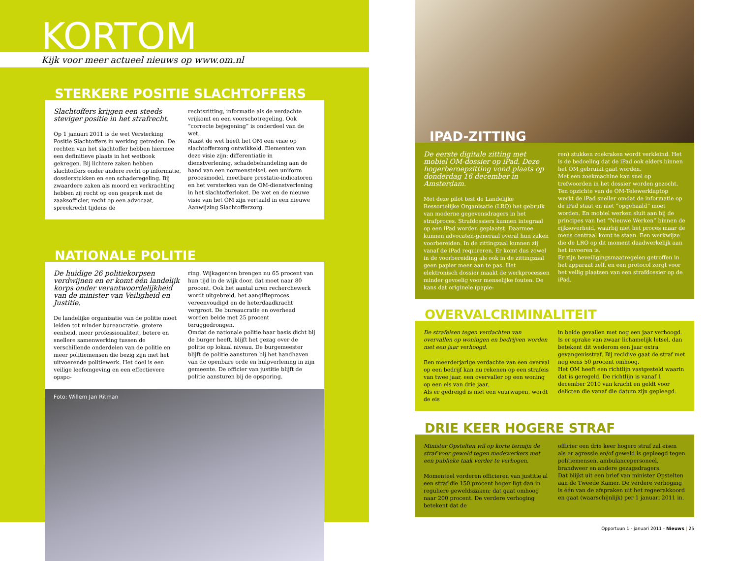KORTOM
Kijk voor meer actueel nieuws op www.om.nl
STERKERE POSITIE SLACHTOFFERS
Slachtoffers krijgen een steeds steviger positie in het strafrecht.
Op 1 januari 2011 is de wet Versterking Positie Slachtoffers in werking getreden. De rechten van het slachtoffer hebben hiermee een definitieve plaats in het wetboek gekregen. Bij lichtere zaken hebben slachtoffers onder andere recht op informatie, dossierstukken en een schaderegeling. Bij zwaardere zaken als moord en verkrachting hebben zij recht op een gesprek met de zaaksofficier, recht op een advocaat, spreekrecht tijdens de
rechtszitting, informatie als de verdachte vrijkomt en een voorschotregeling. Ook “correcte bejegening” is onderdeel van de wet.
Naast de wet heeft het OM een visie op slachtofferzorg ontwikkeld. Elementen van deze visie zijn: differentiatie in dienstverlening, schadebehandeling aan de hand van een normenstelsel, een uniform procesmodel, meetbare prestatie-indicatoren en het versterken van de OM-dienstverlening in het slachtofferloket. De wet en de nieuwe visie van het OM zijn vertaald in een nieuwe Aanwijzing Slachtofferzorg.
NATIONALE POLITIE
De huidige 26 politiekorpsen verdwijnen en er komt één landelijk korps onder verantwoordelijkheid van de minister van Veiligheid en Justitie.
De landelijke organisatie van de politie moet leiden tot minder bureaucratie, grotere eenheid, meer professionaliteit, betere en snellere samenwerking tussen de verschillende onderdelen van de politie en meer politiemensen die bezig zijn met het uitvoerende politiewerk. Het doel is een veilige leefomgeving en een effectievere opspo-
ring. Wijkagenten brengen nu 65 procent van hun tijd in de wijk door, dat moet naar 80 procent. Ook het aantal uren recherchewerk wordt uitgebreid, het aangifteproces vereenvoudigd en de heterdaadkracht vergroot. De bureaucratie en overhead worden beide met 25 procent teruggedrongen.
Omdat de nationale politie haar basis dicht bij de burger heeft, blijft het gezag over de politie op lokaal niveau. De burgemeester blijft de politie aansturen bij het handhaven van de openbare orde en hulpverlening in zijn gemeente. De officier van justitie blijft de politie aansturen bij de opsporing.
Foto: Willem Jan Ritman
IPAD-ZITTING
De eerste digitale zitting met mobiel OM-dossier op iPad. Deze hogerberoepzitting vond plaats op donderdag 16 december in Amsterdam.
Met deze pilot test de Landelijke Ressortelijke Organisatie (LRO) het gebruik van moderne gegevensdragers in het strafproces. Strafdossiers kunnen integraal op een iPad worden geplaatst. Daarmee kunnen advocaten-generaal overal hun zaken voorbereiden. In de zittingzaal kunnen zij vanaf de iPad requireren. Er komt dus zowel in de voorbereiding als ook in de zittingzaal geen papier meer aan te pas. Het elektronisch dossier maakt de werkprocessen minder gevoelig voor menselijke fouten. De kans dat originele (papie-
ren) stukken zoekraken wordt verkleind. Het is de bedoeling dat de iPad ook elders binnen het OM gebruikt gaat worden.
Met een zoekmachine kan snel op trefwoorden in het dossier worden gezocht. Ten opzichte van de OM-Telewerklaptop werkt de iPad sneller omdat de informatie op de iPad staat en niet “opgehaald” moet worden. En mobiel werken sluit aan bij de principes van het “Nieuwe Werken” binnen de rijksoverheid, waarbij niet het proces maar de mens centraal komt te staan. Een werkwijze die de LRO op dit moment daadwerkelijk aan het invoeren is.
Er zijn beveiligingsmaatregelen getroffen in het apparaat zelf, en een protocol zorgt voor het veilig plaatsen van een strafdossier op de iPad.
OVERVALCRIMINALITEIT
De strafeisen tegen verdachten van overvallen op woningen en bedrijven worden met een jaar verhoogd.
Een meerderjarige verdachte van een overval op een bedrijf kan nu rekenen op een strafeis van twee jaar, een overvaller op een woning op een eis van drie jaar.
Als er gedreigd is met een vuurwapen, wordt de eis
in beide gevallen met nog een jaar verhoogd. Is er sprake van zwaar lichamelijk letsel, dan betekent dit wederom een jaar extra gevangenisstraf. Bij recidive gaat de straf met nog eens 50 procent omhoog.
Het OM heeft een richtlijn vastgesteld waarin dat is geregeld. De richtlijn is vanaf 1 december 2010 van kracht en geldt voor delicten die vanaf die datum zijn gepleegd.
DRIE KEER HOGERE STRAF
Minister Opstelten wil op korte termijn de straf voor geweld tegen medewerkers met een publieke taak verder te verhogen.
Momenteel vorderen officieren van justitie al een straf die 150 procent hoger ligt dan in reguliere geweldszaken; dat gaat omhoog naar 200 procent. De verdere verhoging betekent dat de
officier een drie keer hogere straf zal eisen als er agressie en/of geweld is gepleegd tegen politiemensen, ambulancepersoneel, brandweer en andere gezagsdragers.
Dat blijkt uit een brief van minister Opstelten aan de Tweede Kamer. De verdere verhoging is één van de afspraken uit het regeerakkoord en gaat (waarschijnlijk) per 1 januari 2011 in.
Opportuun 1 - januari 2011 - Nieuws | 25